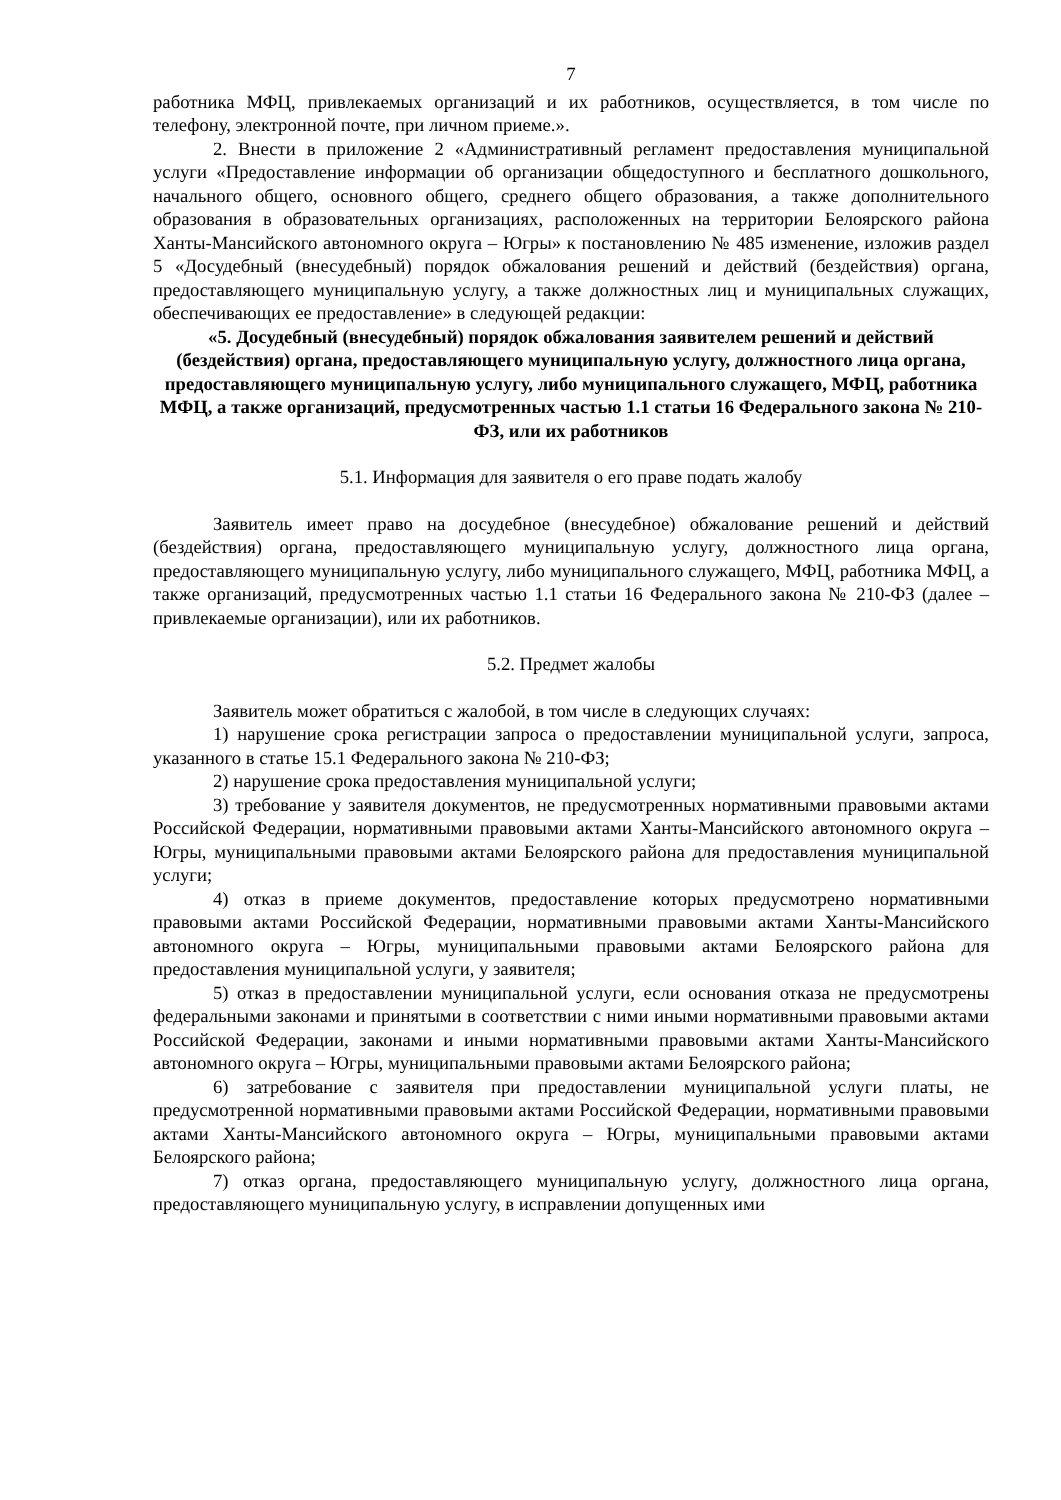7
работника МФЦ, привлекаемых организаций и их работников, осуществляется, в том числе по телефону, электронной почте, при личном приеме.».
2. Внести в приложение 2 «Административный регламент предоставления муниципальной услуги «Предоставление информации об организации общедоступного и бесплатного дошкольного, начального общего, основного общего, среднего общего образования, а также дополнительного образования в образовательных организациях, расположенных на территории Белоярского района Ханты-Мансийского автономного округа – Югры» к постановлению № 485 изменение, изложив раздел 5 «Досудебный (внесудебный) порядок обжалования решений и действий (бездействия) органа, предоставляющего муниципальную услугу, а также должностных лиц и муниципальных служащих, обеспечивающих ее предоставление» в следующей редакции:
«5. Досудебный (внесудебный) порядок обжалования заявителем решений и действий (бездействия) органа, предоставляющего муниципальную услугу, должностного лица органа, предоставляющего муниципальную услугу, либо муниципального служащего, МФЦ, работника МФЦ, а также организаций, предусмотренных частью 1.1 статьи 16 Федерального закона № 210-ФЗ, или их работников
5.1. Информация для заявителя о его праве подать жалобу
Заявитель имеет право на досудебное (внесудебное) обжалование решений и действий (бездействия) органа, предоставляющего муниципальную услугу, должностного лица органа, предоставляющего муниципальную услугу, либо муниципального служащего, МФЦ, работника МФЦ, а также организаций, предусмотренных частью 1.1 статьи 16 Федерального закона № 210-ФЗ (далее – привлекаемые организации), или их работников.
5.2. Предмет жалобы
Заявитель может обратиться с жалобой, в том числе в следующих случаях:
1) нарушение срока регистрации запроса о предоставлении муниципальной услуги, запроса, указанного в статье 15.1 Федерального закона № 210-ФЗ;
2) нарушение срока предоставления муниципальной услуги;
3) требование у заявителя документов, не предусмотренных нормативными правовыми актами Российской Федерации, нормативными правовыми актами Ханты-Мансийского автономного округа – Югры, муниципальными правовыми актами Белоярского района для предоставления муниципальной услуги;
4) отказ в приеме документов, предоставление которых предусмотрено нормативными правовыми актами Российской Федерации, нормативными правовыми актами Ханты-Мансийского автономного округа – Югры, муниципальными правовыми актами Белоярского района для предоставления муниципальной услуги, у заявителя;
5) отказ в предоставлении муниципальной услуги, если основания отказа не предусмотрены федеральными законами и принятыми в соответствии с ними иными нормативными правовыми актами Российской Федерации, законами и иными нормативными правовыми актами Ханты-Мансийского автономного округа – Югры, муниципальными правовыми актами Белоярского района;
6) затребование с заявителя при предоставлении муниципальной услуги платы, не предусмотренной нормативными правовыми актами Российской Федерации, нормативными правовыми актами Ханты-Мансийского автономного округа – Югры, муниципальными правовыми актами Белоярского района;
7) отказ органа, предоставляющего муниципальную услугу, должностного лица органа, предоставляющего муниципальную услугу, в исправлении допущенных ими